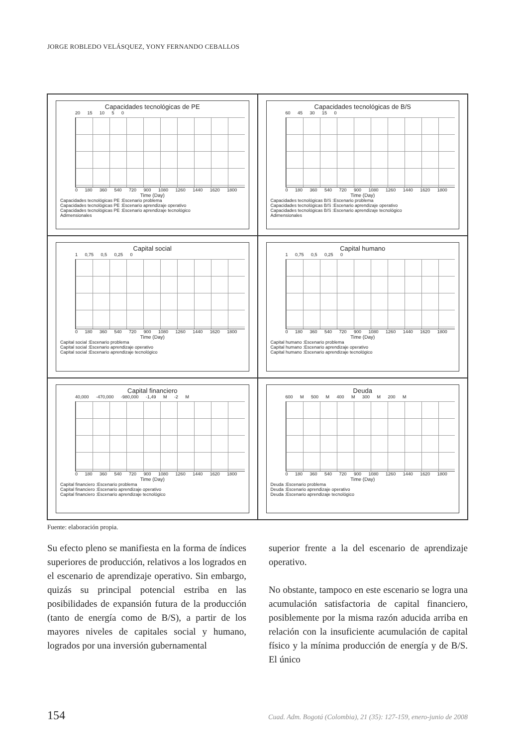JORGE ROBLEDO VELÁSQUEZ, YONY FERNANDO CEBALLOS
Capacidades tecnológicas de PE
20 15 10 5 0
0 180 360 540 720 900 1080 1260 1440 1620 1800
Time (Day)
Capacidades tecnológicas PE :Escenario problema
Capacidades tecnológicas PE :Escenario aprendizaje operativo
Capacidades tecnológicas PE :Escenario aprendizaje tecnológico
Adimensionales
Capacidades tecnológicas de B/S
60 45 30 15 0
0 180 360 540 720 900 1080 1260 1440 1620 1800
Time (Day)
Capacidades tecnológicas B/S :Escenario problema
Capacidades tecnológicas B/S :Escenario aprendizaje operativo
Capacidades tecnológicas B/S :Escenario aprendizaje tecnológico
Adimensionales
Capital social
1 0,75 0,5 0,25 0
0 180 360 540 720 900 1080 1260 1440 1620 1800
Time (Day)
Capital social :Escenario problema
Capital social :Escenario aprendizaje operativo
Capital social :Escenario aprendizaje tecnológico
Capital humano
1 0,75 0,5 0,25 0
0 180 360 540 720 900 1080 1260 1440 1620 1800
Time (Day)
Capital humano :Escenario problema
Capital humano :Escenario aprendizaje operativo
Capital humano :Escenario aprendizaje tecnológico
Capital financiero
40,000 -470,000 -980,000 -1,49 M -2 M
0 180 360 540 720 900 1080 1260 1440 1620 1800
Time (Day)
Capital financiero :Escenario problema
Capital financiero :Escenario aprendizaje operativo
Capital financiero :Escenario aprendizaje tecnológico
Deuda
600 M 500 M 400 M 300 M 200 M
0 180 360 540 720 900 1080 1260 1440 1620 1800
Time (Day)
Deuda :Escenario problema
Deuda :Escenario aprendizaje operativo
Deuda :Escenario aprendizaje tecnológico
Fuente: elaboración propia.
Su efecto pleno se manifiesta en la forma de índices superiores de producción, relativos a los logrados en el escenario de aprendizaje operativo. Sin embargo, quizás su principal potencial estriba en las posibilidades de expansión futura de la producción (tanto de energía como de B/S), a partir de los mayores niveles de capitales social y humano, logrados por una inversión gubernamental
superior frente a la del escenario de aprendizaje operativo.
No obstante, tampoco en este escenario se logra una acumulación satisfactoria de capital financiero, posiblemente por la misma razón aducida arriba en relación con la insuficiente acumulación de capital físico y la mínima producción de energía y de B/S. El único
154 Cuad. Adm. Bogotá (Colombia), 21 (35): 127-159, enero-junio de 2008